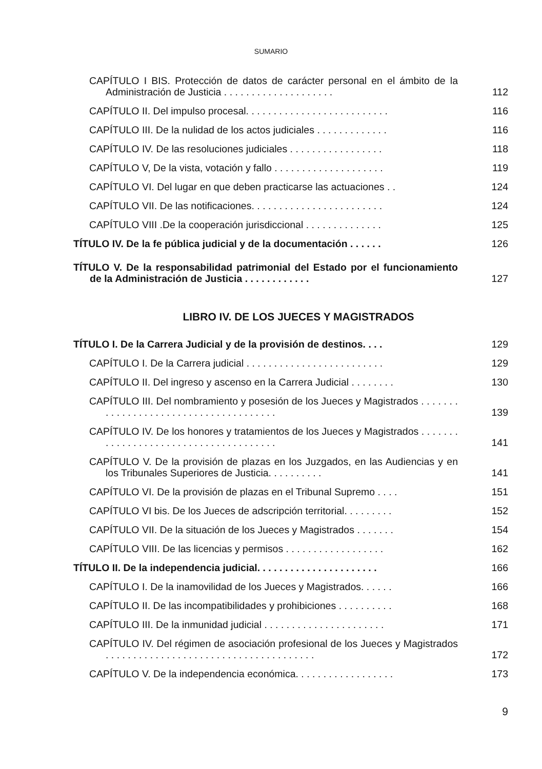SUMARIO
CAPÍTULO I BIS. Protección de datos de carácter personal en el ámbito de la Administración de Justicia . . . . . . . . . . . . . . . . . . . .
112
CAPÍTULO II. Del impulso procesal. . . . . . . . . . . . . . . . . . . . . . . . . .
116
CAPÍTULO III. De la nulidad de los actos judiciales . . . . . . . . . . . . .
116
CAPÍTULO IV. De las resoluciones judiciales . . . . . . . . . . . . . . . . .
118
CAPÍTULO V, De la vista, votación y fallo . . . . . . . . . . . . . . . . . . . .
119
CAPÍTULO VI. Del lugar en que deben practicarse las actuaciones . .
124
CAPÍTULO VII. De las notificaciones. . . . . . . . . . . . . . . . . . . . . . . .
124
CAPÍTULO VIII .De la cooperación jurisdiccional . . . . . . . . . . . . . .
125
TÍTULO IV. De la fe pública judicial y de la documentación . . . . . .
126
TÍTULO V. De la responsabilidad patrimonial del Estado por el funcionamiento de la Administración de Justicia . . . . . . . . . . . .
127
LIBRO IV. DE LOS JUECES Y MAGISTRADOS
TÍTULO I. De la Carrera Judicial y de la provisión de destinos. . . .
129
CAPÍTULO I. De la Carrera judicial . . . . . . . . . . . . . . . . . . . . . . . . .
129
CAPÍTULO II. Del ingreso y ascenso en la Carrera Judicial . . . . . . . .
130
CAPÍTULO III. Del nombramiento y posesión de los Jueces y Magistrados . . . . . . . . . . . . . . . . . . . . . . . . . . . . . . . . . . . . . .
139
CAPÍTULO IV. De los honores y tratamientos de los Jueces y Magistrados . . . . . . . . . . . . . . . . . . . . . . . . . . . . . . . . . . . . . .
141
CAPÍTULO V. De la provisión de plazas en los Juzgados, en las Audiencias y en los Tribunales Superiores de Justicia. . . . . . . . . .
141
CAPÍTULO VI. De la provisión de plazas en el Tribunal Supremo . . . .
151
CAPÍTULO VI bis. De los Jueces de adscripción territorial. . . . . . . . .
152
CAPÍTULO VII. De la situación de los Jueces y Magistrados . . . . . . .
154
CAPÍTULO VIII. De las licencias y permisos . . . . . . . . . . . . . . . . . .
162
TÍTULO II. De la independencia judicial. . . . . . . . . . . . . . . . . . . . . .
166
CAPÍTULO I. De la inamovilidad de los Jueces y Magistrados. . . . . .
166
CAPÍTULO II. De las incompatibilidades y prohibiciones . . . . . . . . . .
168
CAPÍTULO III. De la inmunidad judicial . . . . . . . . . . . . . . . . . . . . . .
171
CAPÍTULO IV. Del régimen de asociación profesional de los Jueces y Magistrados . . . . . . . . . . . . . . . . . . . . . . . . . . . . . . . . . . . . . .
172
CAPÍTULO V. De la independencia económica. . . . . . . . . . . . . . . . . .
173
9